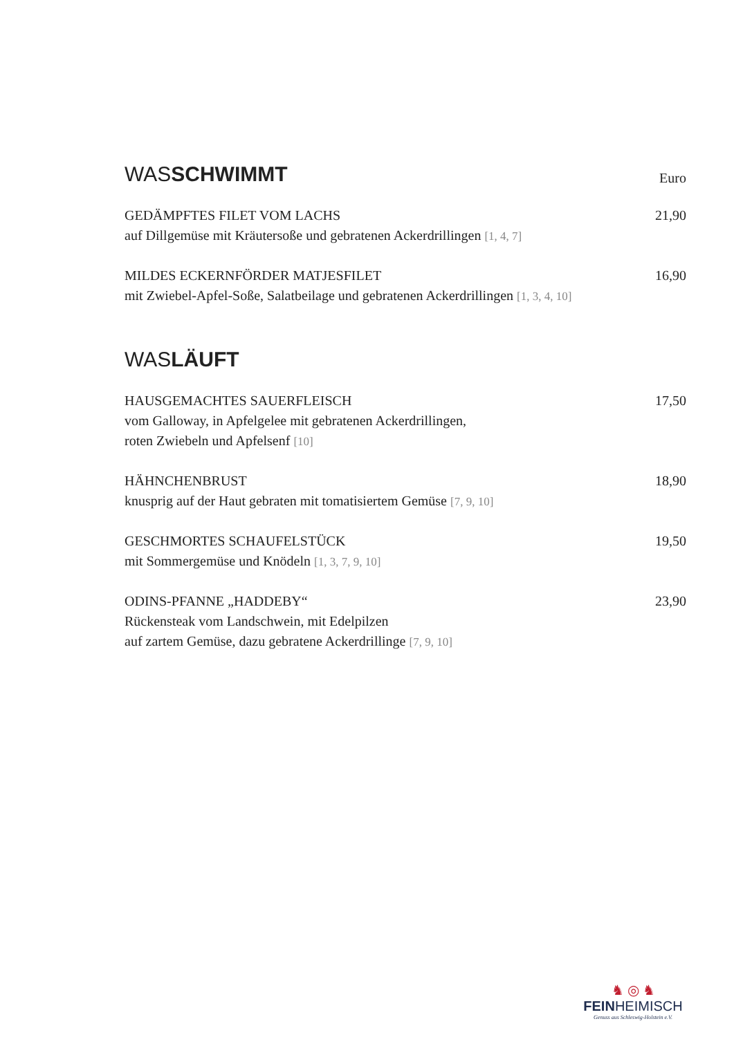WASSCHWIMMT Euro
GEDÄMPFTES FILET VOM LACHS
auf Dillgemüse mit Kräutersoße und gebratenen Ackerdrillingen [1, 4, 7]
21,90
MILDES ECKERNFÖRDER MATJESFILET
mit Zwiebel-Apfel-Soße, Salatbeilage und gebratenen Ackerdrillingen [1, 3, 4, 10]
16,90
WASLÄUFT
HAUSGEMACHTES SAUERFLEISCH
vom Galloway, in Apfelgelee mit gebratenen Ackerdrillingen,
roten Zwiebeln und Apfelsenf [10]
17,50
HÄHNCHENBRUST
knusprig auf der Haut gebraten mit tomatisiertem Gemüse [7, 9, 10]
18,90
GESCHMORTES SCHAUFELSTÜCK
mit Sommergemüse und Knödeln [1, 3, 7, 9, 10]
19,50
ODINS-PFANNE „HADDEBY“
Rückensteak vom Landschwein, mit Edelpilzen
auf zartem Gemüse, dazu gebratene Ackerdrillinge [7, 9, 10]
23,90
♞ ◎ ♞
FEINHEIMISCH
Genuss aus Schleswig-Holstein e.V.